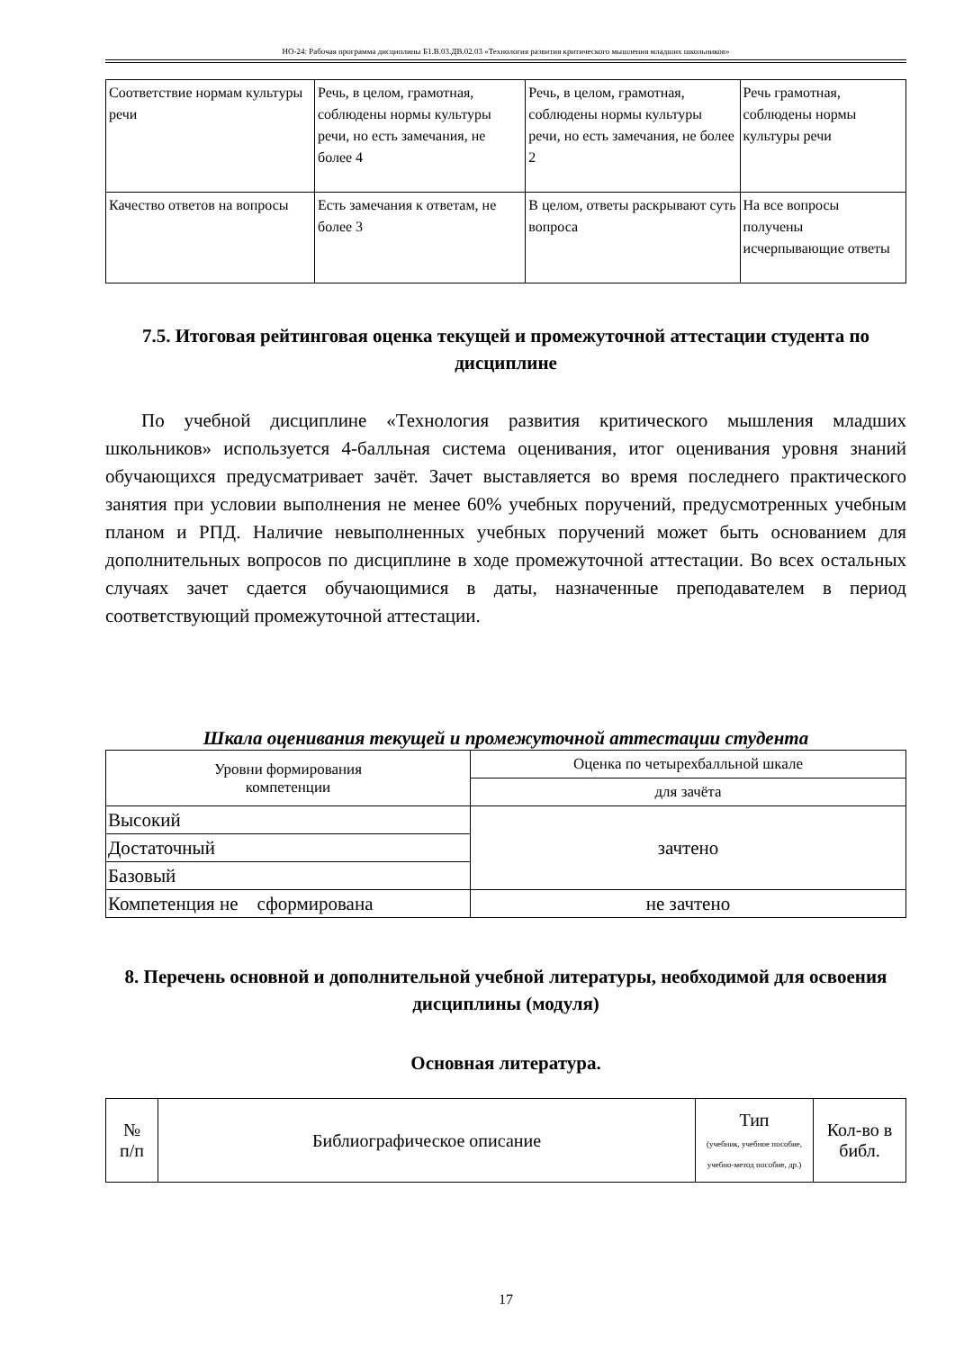НО-24: Рабочая программа дисциплины Б1.В.03.ДВ.02.03 «Технология развития критического мышления младших школьников»
| Соответствие нормам культуры речи | Речь, в целом, грамотная, соблюдены нормы культуры речи, но есть замечания, не более 4 | Речь, в целом, грамотная, соблюдены нормы культуры речи, но есть замечания, не более 2 | Речь грамотная, соблюдены нормы культуры речи |
| Качество ответов на вопросы | Есть замечания к ответам, не более 3 | В целом, ответы раскрывают суть вопроса | На все вопросы получены исчерпывающие ответы |
7.5. Итоговая рейтинговая оценка текущей и промежуточной аттестации студента по дисциплине
По учебной дисциплине «Технология развития критического мышления младших школьников» используется 4-балльная система оценивания, итог оценивания уровня знаний обучающихся предусматривает зачёт. Зачет выставляется во время последнего практического занятия при условии выполнения не менее 60% учебных поручений, предусмотренных учебным планом и РПД. Наличие невыполненных учебных поручений может быть основанием для дополнительных вопросов по дисциплине в ходе промежуточной аттестации. Во всех остальных случаях зачет сдается обучающимися в даты, назначенные преподавателем в период соответствующий промежуточной аттестации.
Шкала оценивания текущей и промежуточной аттестации студента
| Уровни формирования компетенции | Оценка по четырехбалльной шкале |
| | для зачёта |
| Высокий | зачтено |
| Достаточный | |
| Базовый | |
| Компетенция не сформирована | не зачтено |
8. Перечень основной и дополнительной учебной литературы, необходимой для освоения дисциплины (модуля)
Основная литература.
| № п/п | Библиографическое описание | Тип (учебник, учебное пособие, учебно-метод пособие, др.) | Кол-во в библ. |
17